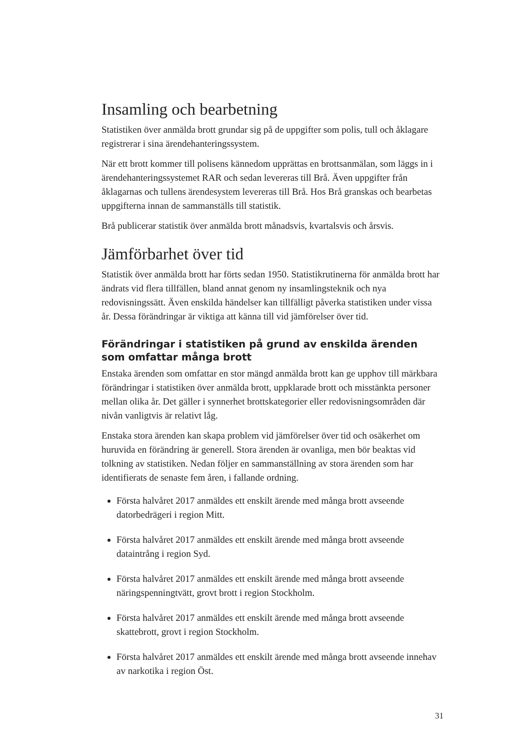Insamling och bearbetning
Statistiken över anmälda brott grundar sig på de uppgifter som polis, tull och åklagare registrerar i sina ärendehanteringssystem.
När ett brott kommer till polisens kännedom upprättas en brottsanmälan, som läggs in i ärendehanteringssystemet RAR och sedan levereras till Brå. Även uppgifter från åklagarnas och tullens ärendesystem levereras till Brå. Hos Brå granskas och bearbetas uppgifterna innan de sammanställs till statistik.
Brå publicerar statistik över anmälda brott månadsvis, kvartalsvis och årsvis.
Jämförbarhet över tid
Statistik över anmälda brott har förts sedan 1950. Statistikrutinerna för anmälda brott har ändrats vid flera tillfällen, bland annat genom ny insamlingsteknik och nya redovisningssätt. Även enskilda händelser kan tillfälligt påverka statistiken under vissa år. Dessa förändringar är viktiga att känna till vid jämförelser över tid.
Förändringar i statistiken på grund av enskilda ärenden som omfattar många brott
Enstaka ärenden som omfattar en stor mängd anmälda brott kan ge upphov till märkbara förändringar i statistiken över anmälda brott, uppklarade brott och misstänkta personer mellan olika år. Det gäller i synnerhet brottskategorier eller redovisningsområden där nivån vanligtvis är relativt låg.
Enstaka stora ärenden kan skapa problem vid jämförelser över tid och osäkerhet om huruvida en förändring är generell. Stora ärenden är ovanliga, men bör beaktas vid tolkning av statistiken. Nedan följer en sammanställning av stora ärenden som har identifierats de senaste fem åren, i fallande ordning.
Första halvåret 2017 anmäldes ett enskilt ärende med många brott avseende datorbedrägeri i region Mitt.
Första halvåret 2017 anmäldes ett enskilt ärende med många brott avseende dataintrång i region Syd.
Första halvåret 2017 anmäldes ett enskilt ärende med många brott avseende näringspenningtvätt, grovt brott i region Stockholm.
Första halvåret 2017 anmäldes ett enskilt ärende med många brott avseende skattebrott, grovt i region Stockholm.
Första halvåret 2017 anmäldes ett enskilt ärende med många brott avseende innehav av narkotika i region Öst.
31